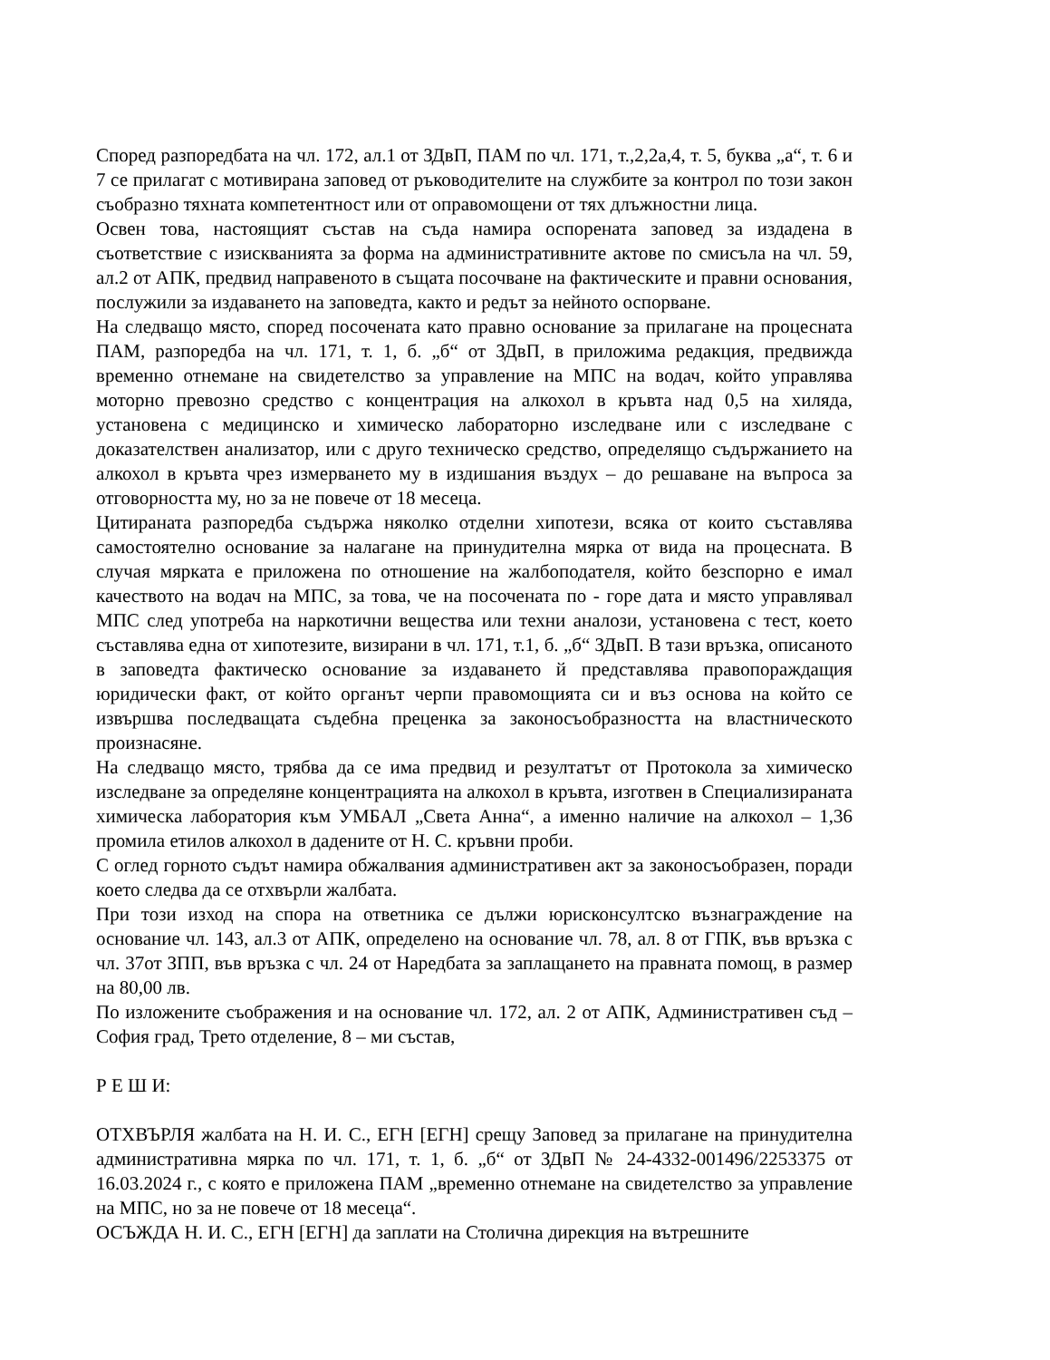Според разпоредбата на чл. 172, ал.1 от ЗДвП, ПАМ по чл. 171, т.,2,2а,4, т. 5, буква „а“, т. 6 и 7 се прилагат с мотивирана заповед от ръководителите на службите за контрол по този закон съобразно тяхната компетентност или от оправомощени от тях длъжностни лица.
Освен това, настоящият състав на съда намира оспорената заповед за издадена в съответствие с изискванията за форма на административните актове по смисъла на чл. 59, ал.2 от АПК, предвид направеното в същата посочване на фактическите и правни основания, послужили за издаването на заповедта, както и редът за нейното оспорване.
На следващо място, според посочената като правно основание за прилагане на процесната ПАМ, разпоредба на чл. 171, т. 1, б. „б“ от ЗДвП, в приложима редакция, предвижда временно отнемане на свидетелство за управление на МПС на водач, който управлява моторно превозно средство с концентрация на алкохол в кръвта над 0,5 на хиляда, установена с медицинско и химическо лабораторно изследване или с изследване с доказателствен анализатор, или с друго техническо средство, определящо съдържанието на алкохол в кръвта чрез измерването му в издишания въздух – до решаване на въпроса за отговорността му, но за не повече от 18 месеца.
Цитираната разпоредба съдържа няколко отделни хипотези, всяка от които съставлява самостоятелно основание за налагане на принудителна мярка от вида на процесната. В случая мярката е приложена по отношение на жалбоподателя, който безспорно е имал качеството на водач на МПС, за това, че на посочената по - горе дата и място управлявал МПС след употреба на наркотични вещества или техни аналози, установена с тест, което съставлява една от хипотезите, визирани в чл. 171, т.1, б. „б“ ЗДвП. В тази връзка, описаното в заповедта фактическо основание за издаването й представлява правопораждащия юридически факт, от който органът черпи правомощията си и въз основа на който се извършва последващата съдебна преценка за законосъобразността на властническото произнасяне.
На следващо място, трябва да се има предвид и резултатът от Протокола за химическо изследване за определяне концентрацията на алкохол в кръвта, изготвен в Специализираната химическа лаборатория към УМБАЛ „Света Анна“, а именно наличие на алкохол – 1,36 промила етилов алкохол в дадените от Н. С. кръвни проби.
С оглед горното съдът намира обжалвания административен акт за законосъобразен, поради което следва да се отхвърли жалбата.
При този изход на спора на ответника се дължи юрисконсултско възнаграждение на основание чл. 143, ал.3 от АПК, определено на основание чл. 78, ал. 8 от ГПК, във връзка с чл. 37от ЗПП, във връзка с чл. 24 от Наредбата за заплащането на правната помощ, в размер на 80,00 лв.
По изложените съображения и на основание чл. 172, ал. 2 от АПК, Административен съд – София град, Трето отделение, 8 – ми състав,
Р Е Ш И:
ОТХВЪРЛЯ жалбата на Н. И. С., ЕГН [ЕГН] срещу Заповед за прилагане на принудителна административна мярка по чл. 171, т. 1, б. „б“ от ЗДвП № 24-4332-001496/2253375 от 16.03.2024 г., с която е приложена ПАМ „временно отнемане на свидетелство за управление на МПС, но за не повече от 18 месеца“.
ОСЪЖДА Н. И. С., ЕГН [ЕГН] да заплати на Столична дирекция на вътрешните